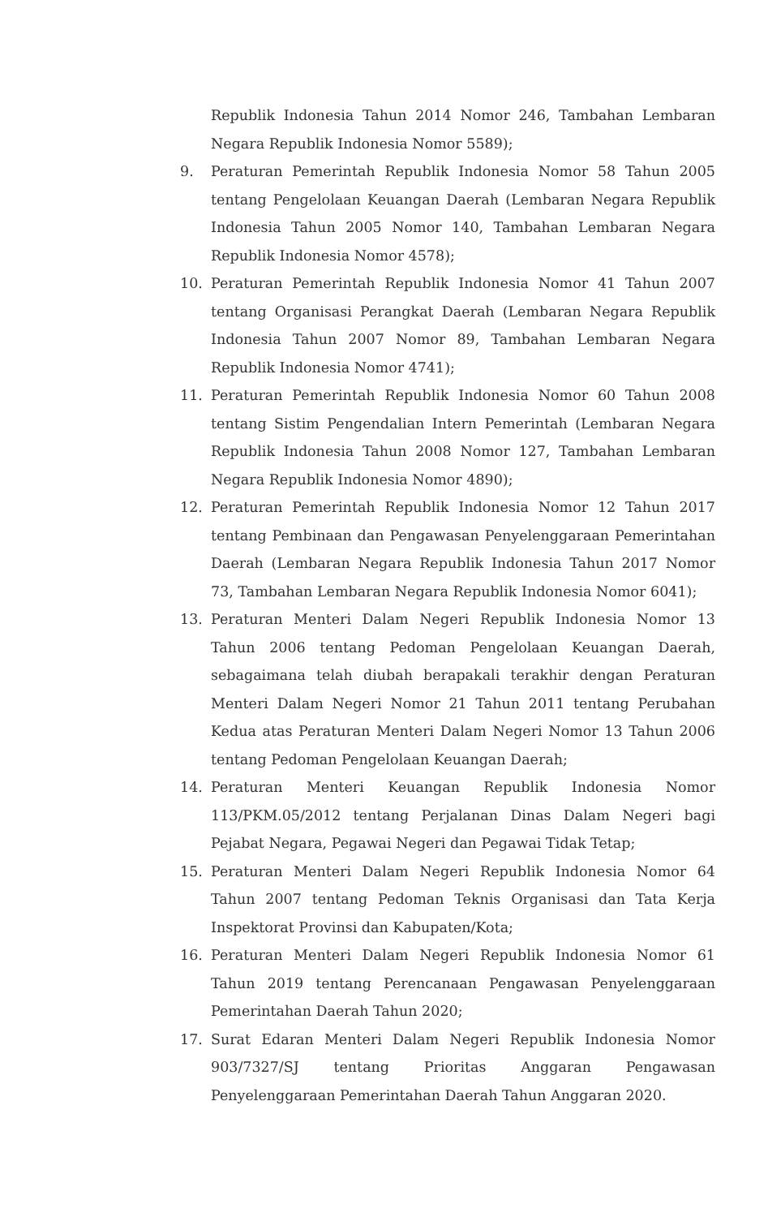Republik Indonesia Tahun 2014 Nomor 246, Tambahan Lembaran Negara Republik Indonesia Nomor 5589);
9. Peraturan Pemerintah Republik Indonesia Nomor 58 Tahun 2005 tentang Pengelolaan Keuangan Daerah (Lembaran Negara Republik Indonesia Tahun 2005 Nomor 140, Tambahan Lembaran Negara Republik Indonesia Nomor 4578);
10. Peraturan Pemerintah Republik Indonesia Nomor 41 Tahun 2007 tentang Organisasi Perangkat Daerah (Lembaran Negara Republik Indonesia Tahun 2007 Nomor 89, Tambahan Lembaran Negara Republik Indonesia Nomor 4741);
11. Peraturan Pemerintah Republik Indonesia Nomor 60 Tahun 2008 tentang Sistim Pengendalian Intern Pemerintah (Lembaran Negara Republik Indonesia Tahun 2008 Nomor 127, Tambahan Lembaran Negara Republik Indonesia Nomor 4890);
12. Peraturan Pemerintah Republik Indonesia Nomor 12 Tahun 2017 tentang Pembinaan dan Pengawasan Penyelenggaraan Pemerintahan Daerah (Lembaran Negara Republik Indonesia Tahun 2017 Nomor 73, Tambahan Lembaran Negara Republik Indonesia Nomor 6041);
13. Peraturan Menteri Dalam Negeri Republik Indonesia Nomor 13 Tahun 2006 tentang Pedoman Pengelolaan Keuangan Daerah, sebagaimana telah diubah berapakali terakhir dengan Peraturan Menteri Dalam Negeri Nomor 21 Tahun 2011 tentang Perubahan Kedua atas Peraturan Menteri Dalam Negeri Nomor 13 Tahun 2006 tentang Pedoman Pengelolaan Keuangan Daerah;
14. Peraturan Menteri Keuangan Republik Indonesia Nomor 113/PKM.05/2012 tentang Perjalanan Dinas Dalam Negeri bagi Pejabat Negara, Pegawai Negeri dan Pegawai Tidak Tetap;
15. Peraturan Menteri Dalam Negeri Republik Indonesia Nomor 64 Tahun 2007 tentang Pedoman Teknis Organisasi dan Tata Kerja Inspektorat Provinsi dan Kabupaten/Kota;
16. Peraturan Menteri Dalam Negeri Republik Indonesia Nomor 61 Tahun 2019 tentang Perencanaan Pengawasan Penyelenggaraan Pemerintahan Daerah Tahun 2020;
17. Surat Edaran Menteri Dalam Negeri Republik Indonesia Nomor 903/7327/SJ tentang Prioritas Anggaran Pengawasan Penyelenggaraan Pemerintahan Daerah Tahun Anggaran 2020.